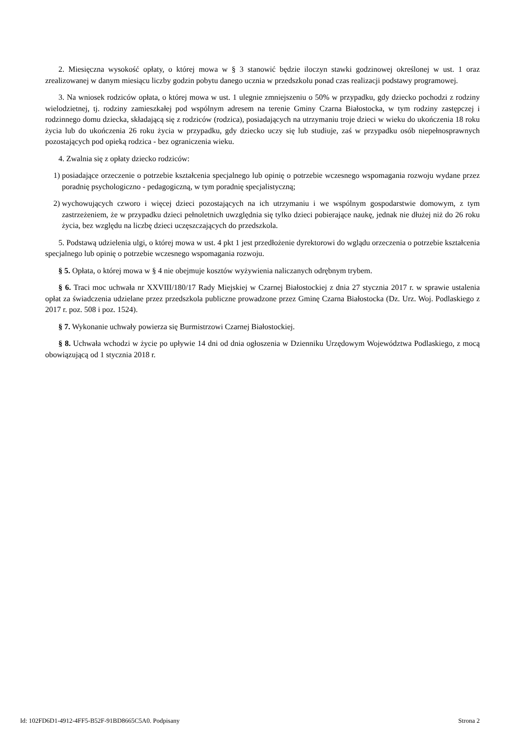2. Miesięczna wysokość opłaty, o której mowa w § 3 stanowić będzie iloczyn stawki godzinowej określonej w ust. 1 oraz zrealizowanej w danym miesiącu liczby godzin pobytu danego ucznia w przedszkolu ponad czas realizacji podstawy programowej.
3. Na wniosek rodziców opłata, o której mowa w ust. 1 ulegnie zmniejszeniu o 50% w przypadku, gdy dziecko pochodzi z rodziny wielodzietnej, tj. rodziny zamieszkałej pod wspólnym adresem na terenie Gminy Czarna Białostocka, w tym rodziny zastępczej i rodzinnego domu dziecka, składającą się z rodziców (rodzica), posiadających na utrzymaniu troje dzieci w wieku do ukończenia 18 roku życia lub do ukończenia 26 roku życia w przypadku, gdy dziecko uczy się lub studiuje, zaś w przypadku osób niepełnosprawnych pozostających pod opieką rodzica - bez ograniczenia wieku.
4. Zwalnia się z opłaty dziecko rodziców:
1) posiadające orzeczenie o potrzebie kształcenia specjalnego lub opinię o potrzebie wczesnego wspomagania rozwoju wydane przez poradnię psychologiczno - pedagogiczną, w tym poradnię specjalistyczną;
2) wychowujących czworo i więcej dzieci pozostających na ich utrzymaniu i we wspólnym gospodarstwie domowym, z tym zastrzeżeniem, że w przypadku dzieci pełnoletnich uwzględnia się tylko dzieci pobierające naukę, jednak nie dłużej niż do 26 roku życia, bez względu na liczbę dzieci uczęszczających do przedszkola.
5. Podstawą udzielenia ulgi, o której mowa w ust. 4 pkt 1 jest przedłożenie dyrektorowi do wglądu orzeczenia o potrzebie kształcenia specjalnego lub opinię o potrzebie wczesnego wspomagania rozwoju.
§ 5. Opłata, o której mowa w § 4 nie obejmuje kosztów wyżywienia naliczanych odrębnym trybem.
§ 6. Traci moc uchwała nr XXVIII/180/17 Rady Miejskiej w Czarnej Białostockiej z dnia 27 stycznia 2017 r. w sprawie ustalenia opłat za świadczenia udzielane przez przedszkola publiczne prowadzone przez Gminę Czarna Białostocka (Dz. Urz. Woj. Podlaskiego z 2017 r. poz. 508 i poz. 1524).
§ 7. Wykonanie uchwały powierza się Burmistrzowi Czarnej Białostockiej.
§ 8. Uchwała wchodzi w życie po upływie 14 dni od dnia ogłoszenia w Dzienniku Urzędowym Województwa Podlaskiego, z mocą obowiązującą od 1 stycznia 2018 r.
Id: 102FD6D1-4912-4FF5-B52F-91BD8665C5A0. Podpisany Strona 2